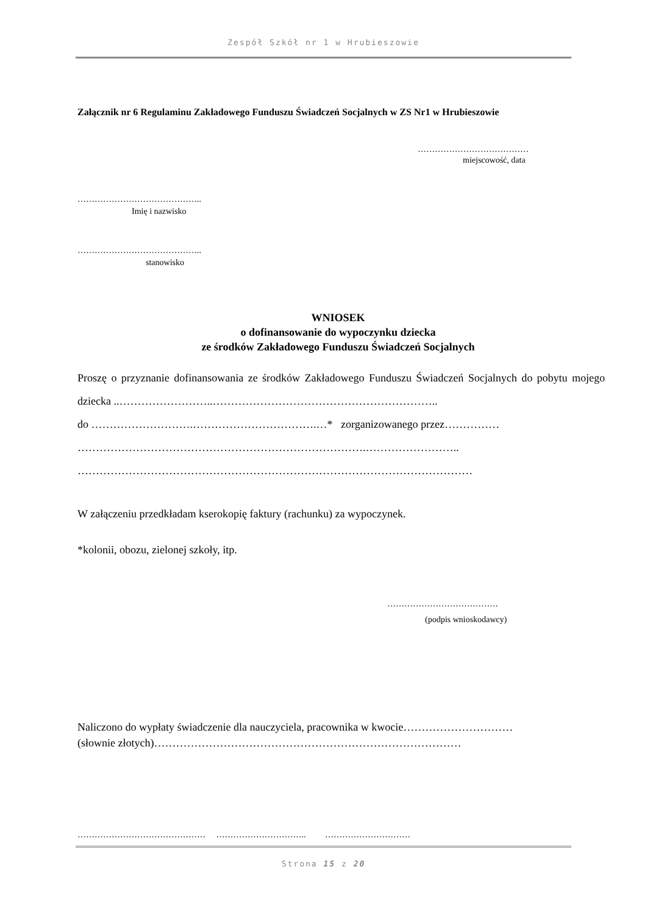Zespół Szkół nr 1 w Hrubieszowie
Załącznik nr 6 Regulaminu Zakładowego Funduszu Świadczeń Socjalnych w ZS Nr1 w Hrubieszowie
…………………………………
miejscowość, data
……………………………………..
Imię i nazwisko
……………………………………..
stanowisko
WNIOSEK
o dofinansowanie do wypoczynku dziecka
ze środków Zakładowego Funduszu Świadczeń Socjalnych
Proszę o przyznanie dofinansowania ze środków Zakładowego Funduszu Świadczeń Socjalnych do pobytu mojego dziecka ..……………………..……………………………………………………..
do ……………………….…………………………….…* zorganizowanego przez……………
…………………………………………………………………….……………………..
………………………………………………………………………………………………
W załączeniu przedkładam kserokopię faktury (rachunku) za wypoczynek.
*kolonii, obozu, zielonej szkoły, itp.
…………………………………
(podpis wnioskodawcy)
Naliczono do wypłaty świadczenie dla nauczyciela, pracownika w kwocie…………………………
(słownie złotych)…………………………………………………………………………
……………………………………… ………………………….. …………………………
Strona 15 z 20